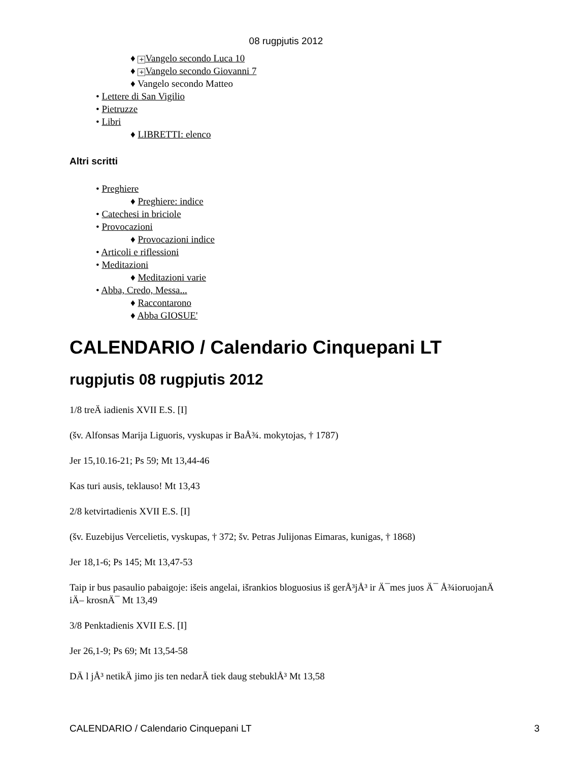08 rugpjutis 2012
♦ + Vangelo secondo Luca 10
♦ + Vangelo secondo Giovanni 7
♦ Vangelo secondo Matteo
• Lettere di San Vigilio
• Pietruzze
• Libri
♦ LIBRETTI: elenco
Altri scritti
• Preghiere
♦ Preghiere: indice
• Catechesi in briciole
• Provocazioni
♦ Provocazioni indice
• Articoli e riflessioni
• Meditazioni
♦ Meditazioni varie
• Abba, Credo, Messa...
♦ Raccontarono
♦ Abba GIOSUE'
CALENDARIO / Calendario Cinquepani LT
rugpjutis 08 rugpjutis 2012
1/8 treÄ iadienis XVII E.S. [I]
(šv. Alfonsas Marija Liguoris, vyskupas ir BaÅ¾. mokytojas, † 1787)
Jer 15,10.16-21; Ps 59; Mt 13,44-46
Kas turi ausis, teklauso! Mt 13,43
2/8 ketvirtadienis XVII E.S. [I]
(šv. Euzebijus Vercelietis, vyskupas, † 372; šv. Petras Julijonas Eimaras, kunigas, † 1868)
Jer 18,1-6; Ps 145; Mt 13,47-53
Taip ir bus pasaulio pabaigoje: išeis angelai, išrankios bloguosius iš gerÅ³jÅ³ ir Ä¯mes juos Ä¯ Å¾ioruojanÄ iÄ– krosnÄ¯ Mt 13,49
3/8 Penktadienis XVII E.S. [I]
Jer 26,1-9; Ps 69; Mt 13,54-58
DÄ l jÅ³ netikÄ jimo jis ten nedarÄ tiek daug stebuklÅ³ Mt 13,58
CALENDARIO / Calendario Cinquepani LT 3